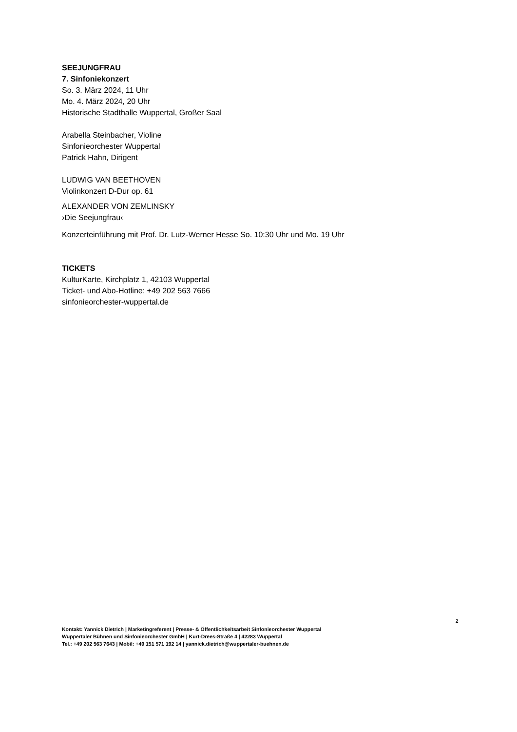SEEJUNGFRAU
7. Sinfoniekonzert
So. 3. März 2024, 11 Uhr
Mo. 4. März 2024, 20 Uhr
Historische Stadthalle Wuppertal, Großer Saal
Arabella Steinbacher, Violine
Sinfonieorchester Wuppertal
Patrick Hahn, Dirigent
LUDWIG VAN BEETHOVEN
Violinkonzert D-Dur op. 61
ALEXANDER VON ZEMLINSKY
›Die Seejungfrau‹
Konzerteinführung mit Prof. Dr. Lutz-Werner Hesse So. 10:30 Uhr und Mo. 19 Uhr
TICKETS
KulturKarte, Kirchplatz 1, 42103 Wuppertal
Ticket- und Abo-Hotline: +49 202 563 7666
sinfonieorchester-wuppertal.de
2
Kontakt: Yannick Dietrich | Marketingreferent | Presse- & Öffentlichkeitsarbeit Sinfonieorchester Wuppertal
Wuppertaler Bühnen und Sinfonieorchester GmbH | Kurt-Drees-Straße 4 | 42283 Wuppertal
Tel.: +49 202 563 7643 | Mobil: +49 151 571 192 14 | yannick.dietrich@wuppertaler-buehnen.de